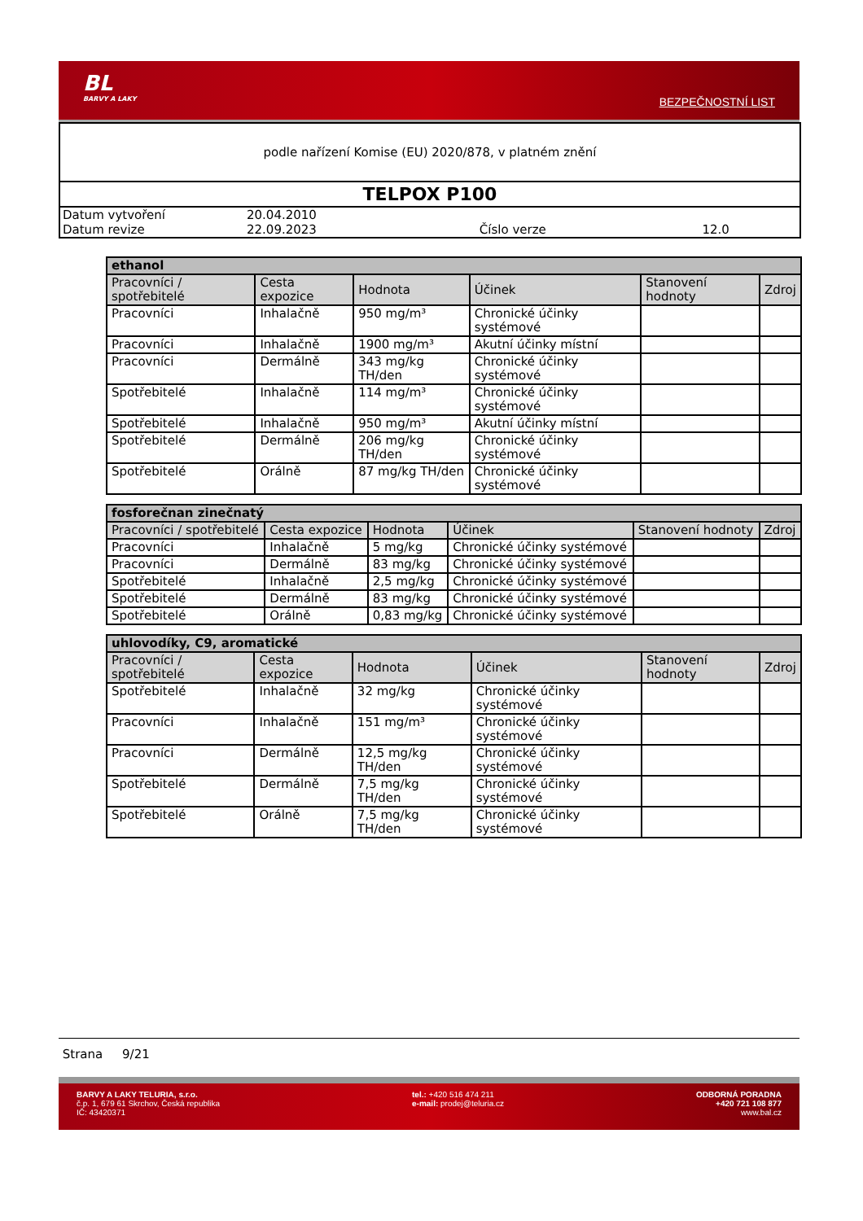BL
BARVY A LAKY
BEZPEČNOSTNÍ LIST
podle nařízení Komise (EU) 2020/878, v platném znění
TELPOX P100
| Datum vytvoření | 20.04.2010 | | |
| Datum revize | 22.09.2023 | Číslo verze | 12.0 |
| ethanol | | | | | |
| --- | --- | --- | --- | --- | --- |
| Pracovníci / spotřebitelé | Cesta expozice | Hodnota | Účinek | Stanovení hodnoty | Zdroj |
| Pracovníci | Inhalačně | 950 mg/m³ | Chronické účinky systémové | | |
| Pracovníci | Inhalačně | 1900 mg/m³ | Akutní účinky místní | | |
| Pracovníci | Dermálně | 343 mg/kg TH/den | Chronické účinky systémové | | |
| Spotřebitelé | Inhalačně | 114 mg/m³ | Chronické účinky systémové | | |
| Spotřebitelé | Inhalačně | 950 mg/m³ | Akutní účinky místní | | |
| Spotřebitelé | Dermálně | 206 mg/kg TH/den | Chronické účinky systémové | | |
| Spotřebitelé | Orálně | 87 mg/kg TH/den | Chronické účinky systémové | | |
| fosforečnan zinečnatý | | | | | |
| --- | --- | --- | --- | --- | --- |
| Pracovníci / spotřebitelé | Cesta expozice | Hodnota | Účinek | Stanovení hodnoty | Zdroj |
| Pracovníci | Inhalačně | 5 mg/kg | Chronické účinky systémové | | |
| Pracovníci | Dermálně | 83 mg/kg | Chronické účinky systémové | | |
| Spotřebitelé | Inhalačně | 2,5 mg/kg | Chronické účinky systémové | | |
| Spotřebitelé | Dermálně | 83 mg/kg | Chronické účinky systémové | | |
| Spotřebitelé | Orálně | 0,83 mg/kg | Chronické účinky systémové | | |
| uhlovodíky, C9, aromatické | | | | | |
| --- | --- | --- | --- | --- | --- |
| Pracovníci / spotřebitelé | Cesta expozice | Hodnota | Účinek | Stanovení hodnoty | Zdroj |
| Spotřebitelé | Inhalačně | 32 mg/kg | Chronické účinky systémové | | |
| Pracovníci | Inhalačně | 151 mg/m³ | Chronické účinky systémové | | |
| Pracovníci | Dermálně | 12,5 mg/kg TH/den | Chronické účinky systémové | | |
| Spotřebitelé | Dermálně | 7,5 mg/kg TH/den | Chronické účinky systémové | | |
| Spotřebitelé | Orálně | 7,5 mg/kg TH/den | Chronické účinky systémové | | |
Strana 9/21
BARVY A LAKY TELURIA, s.r.o.
č.p. 1, 679 61 Skrchov, Česká republika
IČ: 43420371
tel.: +420 516 474 211
e-mail: prodej@teluria.cz
ODBORNÁ PORADNA
+420 721 108 877
www.bal.cz